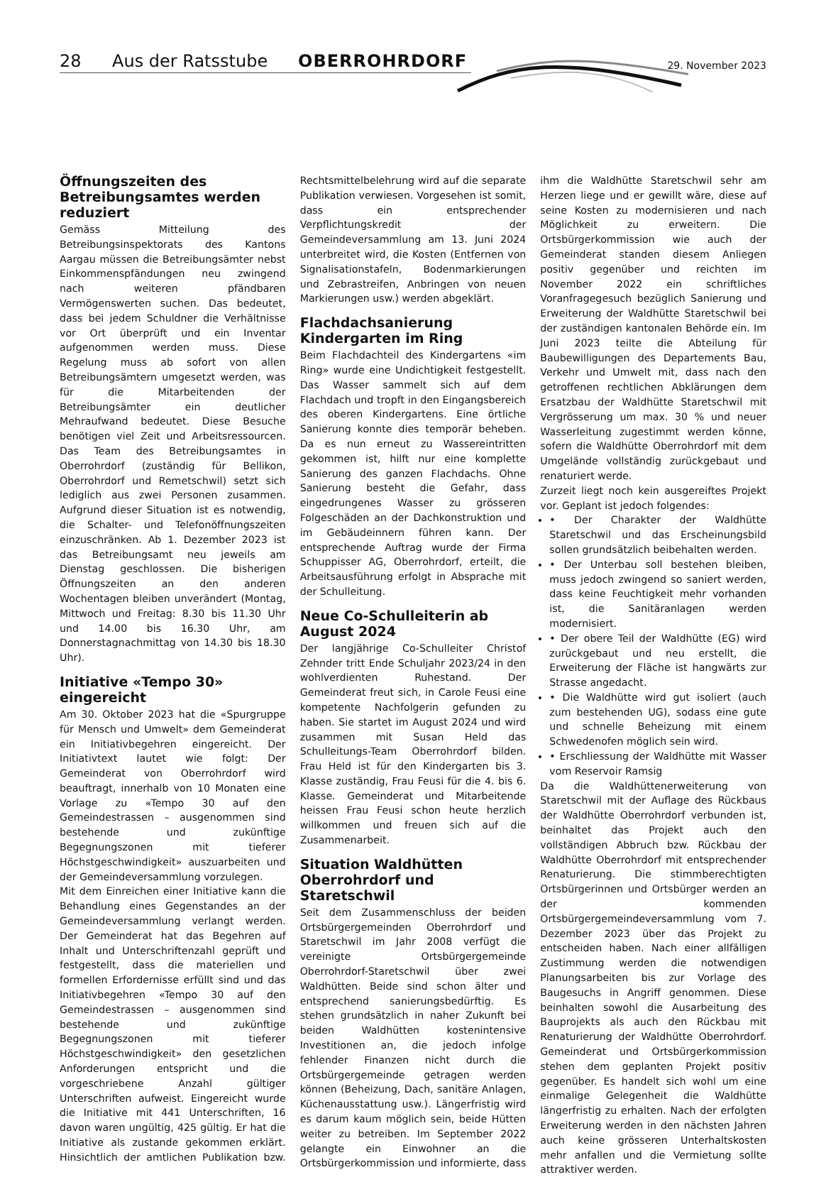28 Aus der Ratsstube OBERROHRDORF
29. November 2023
Öffnungszeiten des Betreibungs­amtes werden reduziert
Gemäss Mitteilung des Betreibungsinspektorats des Kantons Aargau müssen die Betreibungsämter nebst Einkommenspfändungen neu zwingend nach weiteren pfändbaren Vermögenswerten suchen. Das bedeutet, dass bei jedem Schuldner die Verhältnisse vor Ort überprüft und ein Inventar aufgenommen werden muss. Diese Regelung muss ab sofort von allen Betreibungsämtern umgesetzt werden, was für die Mitarbeitenden der Betreibungsämter ein deutlicher Mehraufwand bedeutet. Diese Besuche benötigen viel Zeit und Arbeitsressourcen. Das Team des Betreibungsamtes in Oberrohrdorf (zuständig für Bellikon, Oberrohrdorf und Remetschwil) setzt sich lediglich aus zwei Personen zusammen. Aufgrund dieser Situation ist es notwendig, die Schalter- und Telefonöffnungszeiten einzuschränken. Ab 1. Dezember 2023 ist das Betreibungsamt neu jeweils am Dienstag geschlossen. Die bisherigen Öffnungszeiten an den anderen Wochentagen bleiben unverändert (Montag, Mittwoch und Freitag: 8.30 bis 11.30 Uhr und 14.00 bis 16.30 Uhr, am Donnerstagnachmittag von 14.30 bis 18.30 Uhr).
Initiative «Tempo 30» eingereicht
Am 30. Oktober 2023 hat die «Spurgruppe für Mensch und Umwelt» dem Gemeinderat ein Initiativbegehren eingereicht. Der Initiativtext lautet wie folgt: Der Gemeinderat von Oberrohrdorf wird beauftragt, innerhalb von 10 Monaten eine Vorlage zu «Tempo 30 auf den Gemeindestrassen – ausgenommen sind bestehende und zukünftige Begegnungszonen mit tieferer Höchstgeschwindigkeit» auszuarbeiten und der Gemeindeversammlung vorzulegen.
Mit dem Einreichen einer Initiative kann die Behandlung eines Gegenstandes an der Gemeindeversammlung verlangt werden. Der Gemeinderat hat das Begehren auf Inhalt und Unterschriftenzahl geprüft und festgestellt, dass die materiellen und formellen Erfordernisse erfüllt sind und das Initiativbegehren «Tempo 30 auf den Gemeindestrassen – ausgenommen sind bestehende und zukünftige Begegnungszonen mit tieferer Höchstgeschwindigkeit» den gesetzlichen Anforderungen entspricht und die vorgeschriebene Anzahl gültiger Unterschriften aufweist. Eingereicht wurde die Initiative mit 441 Unterschriften, 16 davon waren ungültig, 425 gültig. Er hat die Initiative als zustande gekommen erklärt. Hinsichtlich der amtlichen Publikation bzw. Rechtsmittelbelehrung wird auf die separate Publikation verwiesen. Vorgesehen ist somit, dass ein entsprechender Verpflichtungskredit der Gemeindeversammlung am 13. Juni 2024 unterbreitet wird, die Kosten (Entfernen von Signalisationstafeln, Bodenmarkierungen und Zebrastreifen, Anbringen von neuen Markierungen usw.) werden abgeklärt.
Flachdachsanierung Kindergarten im Ring
Beim Flachdachteil des Kindergartens «im Ring» wurde eine Undichtigkeit festgestellt. Das Wasser sammelt sich auf dem Flachdach und tropft in den Eingangsbereich des oberen Kindergartens. Eine örtliche Sanierung konnte dies temporär beheben. Da es nun erneut zu Wassereintritten gekommen ist, hilft nur eine komplette Sanierung des ganzen Flachdachs. Ohne Sanierung besteht die Gefahr, dass eingedrungenes Wasser zu grösseren Folgeschäden an der Dachkonstruktion und im Gebäudeinnern führen kann. Der entsprechende Auftrag wurde der Firma Schuppisser AG, Oberrohrdorf, erteilt, die Arbeitsausführung erfolgt in Absprache mit der Schulleitung.
Neue Co-Schulleiterin ab August 2024
Der langjährige Co-Schulleiter Christof Zehnder tritt Ende Schuljahr 2023/24 in den wohlverdienten Ruhestand. Der Gemeinderat freut sich, in Carole Feusi eine kompetente Nachfolgerin gefunden zu haben. Sie startet im August 2024 und wird zusammen mit Susan Held das Schulleitungs-Team Oberrohrdorf bilden. Frau Held ist für den Kindergarten bis 3. Klasse zuständig, Frau Feusi für die 4. bis 6. Klasse. Gemeinderat und Mitarbeitende heissen Frau Feusi schon heute herzlich willkommen und freuen sich auf die Zusammenarbeit.
Situation Waldhütten Oberrohrdorf und Staretschwil
Seit dem Zusammenschluss der beiden Ortsbürgergemeinden Oberrohrdorf und Staretschwil im Jahr 2008 verfügt die vereinigte Ortsbürgergemeinde Oberrohrdorf-Staretschwil über zwei Waldhütten. Beide sind schon älter und entsprechend sanierungsbedürftig. Es stehen grundsätzlich in naher Zukunft bei beiden Waldhütten kostenintensive Investitionen an, die jedoch infolge fehlender Finanzen nicht durch die Ortsbürgergemeinde getragen werden können (Beheizung, Dach, sanitäre Anlagen, Küchenausstattung usw.). Längerfristig wird es darum kaum möglich sein, beide Hütten weiter zu betreiben. Im September 2022 gelangte ein Einwohner an die Ortsbürgerkommission und informierte, dass ihm die Waldhütte Staretschwil sehr am Herzen liege und er gewillt wäre, diese auf seine Kosten zu modernisieren und nach Möglichkeit zu erweitern. Die Ortsbürgerkommission wie auch der Gemeinderat standen diesem Anliegen positiv gegenüber und reichten im November 2022 ein schriftliches Voranfragegesuch bezüglich Sanierung und Erweiterung der Waldhütte Staretschwil bei der zuständigen kantonalen Behörde ein. Im Juni 2023 teilte die Abteilung für Baubewilligungen des Departements Bau, Verkehr und Umwelt mit, dass nach den getroffenen rechtlichen Abklärungen dem Ersatzbau der Waldhütte Staretschwil mit Vergrösserung um max. 30 % und neuer Wasserleitung zugestimmt werden könne, sofern die Waldhütte Oberrohrdorf mit dem Umgelände vollständig zurückgebaut und renaturiert werde.
Zurzeit liegt noch kein ausgereiftes Projekt vor. Geplant ist jedoch folgendes:
• Der Charakter der Waldhütte Staretschwil und das Erscheinungsbild sollen grundsätzlich beibehalten werden.
• Der Unterbau soll bestehen bleiben, muss jedoch zwingend so saniert werden, dass keine Feuchtigkeit mehr vorhanden ist, die Sanitäranlagen werden modernisiert.
• Der obere Teil der Waldhütte (EG) wird zurückgebaut und neu erstellt, die Erweiterung der Fläche ist hangwärts zur Strasse angedacht.
• Die Waldhütte wird gut isoliert (auch zum bestehenden UG), sodass eine gute und schnelle Beheizung mit einem Schwedenofen möglich sein wird.
• Erschliessung der Waldhütte mit Wasser vom Reservoir Ramsig
Da die Waldhüttenerweiterung von Staretschwil mit der Auflage des Rückbaus der Waldhütte Oberrohrdorf verbunden ist, beinhaltet das Projekt auch den vollständigen Abbruch bzw. Rückbau der Waldhütte Oberrohrdorf mit entsprechender Renaturierung. Die stimmberechtigten Ortsbürgerinnen und Ortsbürger werden an der kommenden Ortsbürgergemeindeversammlung vom 7. Dezember 2023 über das Projekt zu entscheiden haben. Nach einer allfälligen Zustimmung werden die notwendigen Planungsarbeiten bis zur Vorlage des Baugesuchs in Angriff genommen. Diese beinhalten sowohl die Ausarbeitung des Bauprojekts als auch den Rückbau mit Renaturierung der Waldhütte Oberrohrdorf. Gemeinderat und Ortsbürgerkommission stehen dem geplanten Projekt positiv gegenüber. Es handelt sich wohl um eine einmalige Gelegenheit die Waldhütte längerfristig zu erhalten. Nach der erfolgten Erweiterung werden in den nächsten Jahren auch keine grösseren Unterhaltskosten mehr anfallen und die Vermietung sollte attraktiver werden.